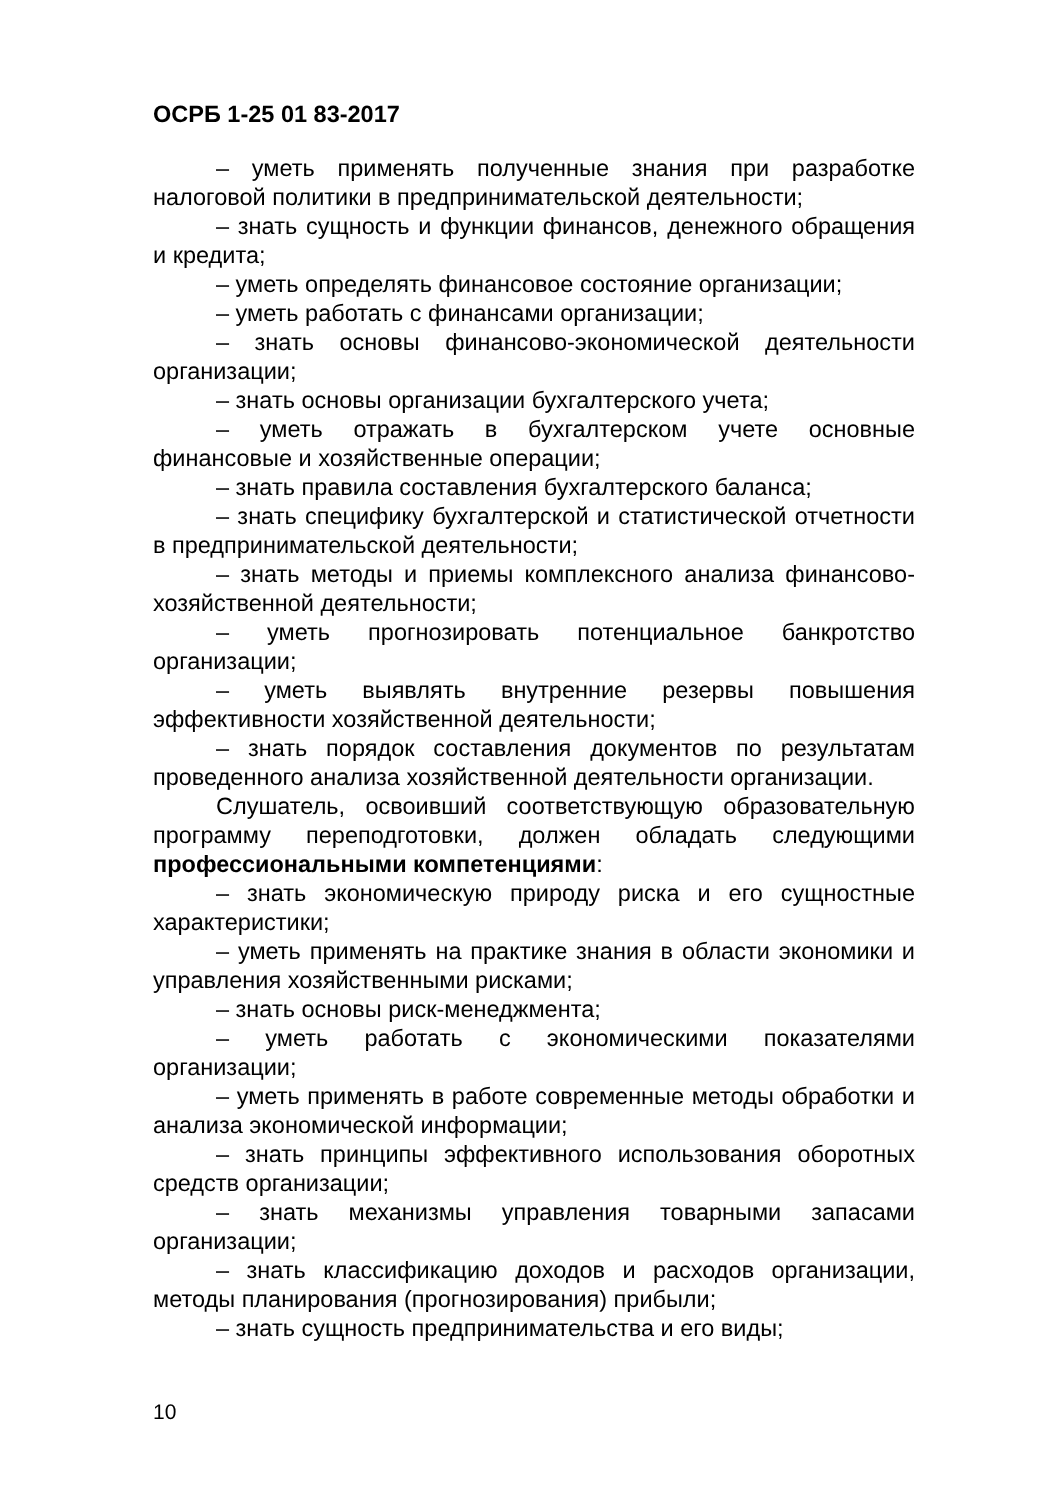ОСРБ 1-25 01 83-2017
– уметь применять полученные знания при разработке налоговой политики в предпринимательской деятельности;
– знать сущность и функции финансов, денежного обращения и кредита;
– уметь определять финансовое состояние организации;
– уметь работать с финансами организации;
– знать основы финансово-экономической деятельности организации;
– знать основы организации бухгалтерского учета;
– уметь отражать в бухгалтерском учете основные финансовые и хозяйственные операции;
– знать правила составления бухгалтерского баланса;
– знать специфику бухгалтерской и статистической отчетности в предпринимательской деятельности;
– знать методы и приемы комплексного анализа финансово-хозяйственной деятельности;
– уметь прогнозировать потенциальное банкротство организации;
– уметь выявлять внутренние резервы повышения эффективности хозяйственной деятельности;
– знать порядок составления документов по результатам проведенного анализа хозяйственной деятельности организации.
Слушатель, освоивший соответствующую образовательную программу переподготовки, должен обладать следующими профессиональными компетенциями:
– знать экономическую природу риска и его сущностные характеристики;
– уметь применять на практике знания в области экономики и управления хозяйственными рисками;
– знать основы риск-менеджмента;
– уметь работать с экономическими показателями организации;
– уметь применять в работе современные методы обработки и анализа экономической информации;
– знать принципы эффективного использования оборотных средств организации;
– знать механизмы управления товарными запасами организации;
– знать классификацию доходов и расходов организации, методы планирования (прогнозирования) прибыли;
– знать сущность предпринимательства и его виды;
10